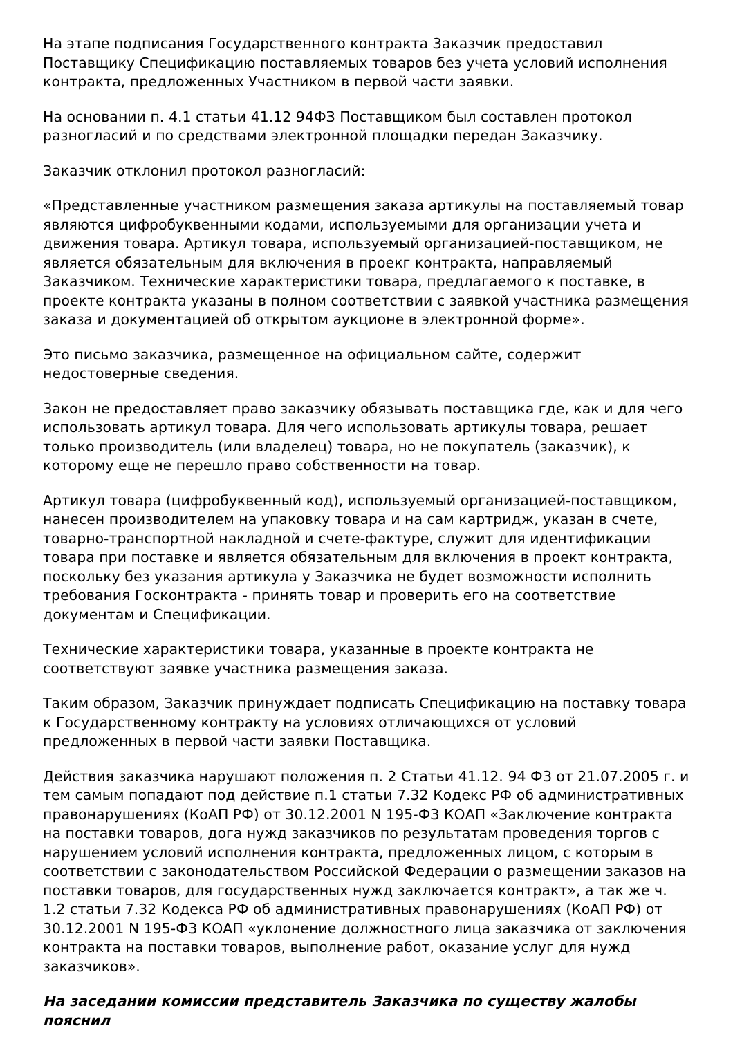На этапе подписания Государственного контракта Заказчик предоставил Поставщику Спецификацию поставляемых товаров без учета условий исполнения контракта, предложенных Участником в первой части заявки.
На основании п. 4.1 статьи 41.12 94ФЗ Поставщиком был составлен протокол разногласий и по средствами электронной площадки передан Заказчику.
Заказчик отклонил протокол разногласий:
«Представленные участником размещения заказа артикулы на поставляемый товар являются цифробуквенными кодами, используемыми для организации учета и движения товара. Артикул товара, используемый организацией-поставщиком, не является обязательным для включения в проекг контракта, направляемый Заказчиком. Технические характеристики товара, предлагаемого к поставке, в проекте контракта указаны в полном соответствии с заявкой участника размещения заказа и документацией об открытом аукционе в электронной форме».
Это письмо заказчика, размещенное на официальном сайте, содержит недостоверные сведения.
Закон не предоставляет право заказчику обязывать поставщика где, как и для чего использовать артикул товара. Для чего использовать артикулы товара, решает только производитель (или владелец) товара, но не покупатель (заказчик), к которому еще не перешло право собственности на товар.
Артикул товара (цифробуквенный код), используемый организацией-поставщиком, нанесен производителем на упаковку товара и на сам картридж, указан в счете, товарно-транспортной накладной и счете-фактуре, служит для идентификации товара при поставке и является обязательным для включения в проект контракта, поскольку без указания артикула у Заказчика не будет возможности исполнить требования Госконтракта - принять товар и проверить его на соответствие документам и Спецификации.
Технические характеристики товара, указанные в проекте контракта не соответствуют заявке участника размещения заказа.
Таким образом, Заказчик принуждает подписать Спецификацию на поставку товара к Государственному контракту на условиях отличающихся от условий предложенных в первой части заявки Поставщика.
Действия заказчика нарушают положения п. 2 Статьи 41.12. 94 ФЗ от 21.07.2005 г. и тем самым попадают под действие п.1 статьи 7.32 Кодекс РФ об административных правонарушениях (КоАП РФ) от 30.12.2001 N 195-ФЗ КОАП «Заключение контракта на поставки товаров, дога нужд заказчиков по результатам проведения торгов с нарушением условий исполнения контракта, предложенных лицом, с которым в соответствии с законодательством Российской Федерации о размещении заказов на поставки товаров, для государственных нужд заключается контракт», а так же ч. 1.2 статьи 7.32 Кодекса РФ об административных правонарушениях (КоАП РФ) от 30.12.2001 N 195-ФЗ КОАП «уклонение должностного лица заказчика от заключения контракта на поставки товаров, выполнение работ, оказание услуг для нужд заказчиков».
На заседании комиссии представитель Заказчика по существу жалобы пояснил